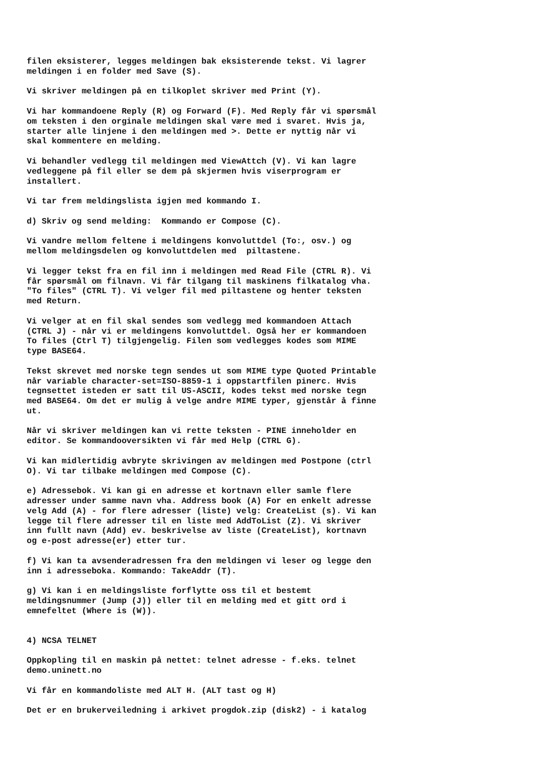filen eksisterer, legges meldingen bak eksisterende tekst. Vi lagrer meldingen i en folder med Save (S).
Vi skriver meldingen på en tilkoplet skriver med Print (Y).
Vi har kommandoene Reply (R) og Forward (F). Med Reply får vi spørsmål om teksten i den orginale meldingen skal være med i svaret. Hvis ja, starter alle linjene i den meldingen med >. Dette er nyttig når vi skal kommentere en melding.
Vi behandler vedlegg til meldingen med ViewAttch (V). Vi kan lagre vedleggene på fil eller se dem på skjermen hvis viserprogram er installert.
Vi tar frem meldingslista igjen med kommando I.
d) Skriv og send melding: Kommando er Compose (C).
Vi vandre mellom feltene i meldingens konvoluttdel (To:, osv.) og mellom meldingsdelen og konvoluttdelen med piltastene.
Vi legger tekst fra en fil inn i meldingen med Read File (CTRL R). Vi får spørsmål om filnavn. Vi får tilgang til maskinens filkatalog vha. "To files" (CTRL T). Vi velger fil med piltastene og henter teksten med Return.
Vi velger at en fil skal sendes som vedlegg med kommandoen Attach (CTRL J) - når vi er meldingens konvoluttdel. Også her er kommandoen To files (Ctrl T) tilgjengelig. Filen som vedlegges kodes som MIME type BASE64.
Tekst skrevet med norske tegn sendes ut som MIME type Quoted Printable når variable character-set=ISO-8859-1 i oppstartfilen pinerc. Hvis tegnsettet isteden er satt til US-ASCII, kodes tekst med norske tegn med BASE64. Om det er mulig å velge andre MIME typer, gjenstår å finne ut.
Når vi skriver meldingen kan vi rette teksten - PINE inneholder en editor. Se kommandooversikten vi får med Help (CTRL G).
Vi kan midlertidig avbryte skrivingen av meldingen med Postpone (ctrl O). Vi tar tilbake meldingen med Compose (C).
e) Adressebok. Vi kan gi en adresse et kortnavn eller samle flere adresser under samme navn vha. Address book (A) For en enkelt adresse velg Add (A) - for flere adresser (liste) velg: CreateList (s). Vi kan legge til flere adresser til en liste med AddToList (Z). Vi skriver inn fullt navn (Add) ev. beskrivelse av liste (CreateList), kortnavn og e-post adresse(er) etter tur.
f) Vi kan ta avsenderadressen fra den meldingen vi leser og legge den inn i adresseboka. Kommando: TakeAddr (T).
g) Vi kan i en meldingsliste forflytte oss til et bestemt meldingsnummer (Jump (J)) eller til en melding med et gitt ord i emnefeltet (Where is (W)).
4) NCSA TELNET
Oppkopling til en maskin på nettet: telnet adresse - f.eks. telnet demo.uninett.no
Vi får en kommandoliste med ALT H. (ALT tast og H)
Det er en brukerveiledning i arkivet progdok.zip (disk2) - i katalog